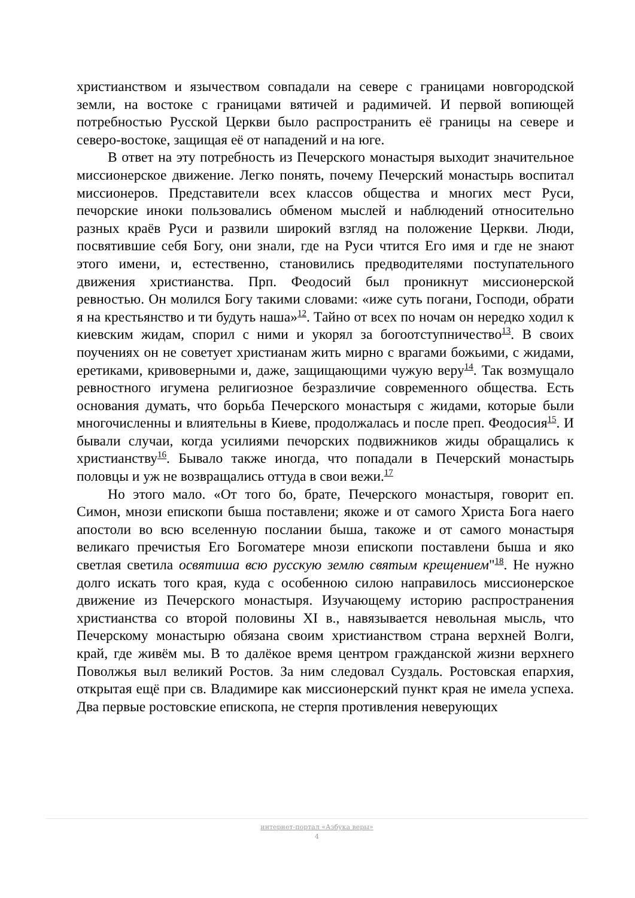христианством и язычеством совпадали на севере с границами новгородской земли, на востоке с границами вятичей и радимичей. И первой вопиющей потребностью Русской Церкви было распространить её границы на севере и северо-востоке, защищая её от нападений и на юге.
В ответ на эту потребность из Печерского монастыря выходит значительное миссионерское движение. Легко понять, почему Печерский монастырь воспитал миссионеров. Представители всех классов общества и многих мест Руси, печорские иноки пользовались обменом мыслей и наблюдений относительно разных краёв Руси и развили широкий взгляд на положение Церкви. Люди, посвятившие себя Богу, они знали, где на Руси чтится Его имя и где не знают этого имени, и, естественно, становились предводителями поступательного движения христианства. Прп. Феодосий был проникнут миссионерской ревностью. Он молился Богу такими словами: «иже суть погани, Господи, обрати я на крестьянство и ти будуть наша»<sup>12</sup>. Тайно от всех по ночам он нередко ходил к киевским жидам, спорил с ними и укорял за богоотступничество<sup>13</sup>. В своих поучениях он не советует христианам жить мирно с врагами божьими, с жидами, еретиками, кривоверными и, даже, защищающими чужую веру<sup>14</sup>. Так возмущало ревностного игумена религиозное безразличие современного общества. Есть основания думать, что борьба Печерского монастыря с жидами, которые были многочисленны и влиятельны в Киеве, продолжалась и после преп. Феодосия<sup>15</sup>. И бывали случаи, когда усилиями печорских подвижников жиды обращались к христианству<sup>16</sup>. Бывало также иногда, что попадали в Печерский монастырь половцы и уж не возвращались оттуда в свои вежи.<sup>17</sup>
Но этого мало. «От того бо, брате, Печерского монастыря, говорит еп. Симон, мнози епископи быша поставлени; якоже и от самого Христа Бога наего апостоли во всю вселенную послании быша, такоже и от самого монастыря великаго пречистыя Его Богоматере мнози епископи поставлени быша и яко светлая светила освятиша всю русскую землю святым крещением"<sup>18</sup>. Не нужно долго искать того края, куда с особенною силою направилось миссионерское движение из Печерского монастыря. Изучающему историю распространения христианства со второй половины XI в., навязывается невольная мысль, что Печерскому монастырю обязана своим христианством страна верхней Волги, край, где живём мы. В то далёкое время центром гражданской жизни верхнего Поволжья выл великий Ростов. За ним следовал Суздаль. Ростовская епархия, открытая ещё при св. Владимире как миссионерский пункт края не имела успеха. Два первые ростовские епископа, не стерпя противления неверующих
интернет-портал «Азбука веры»
4